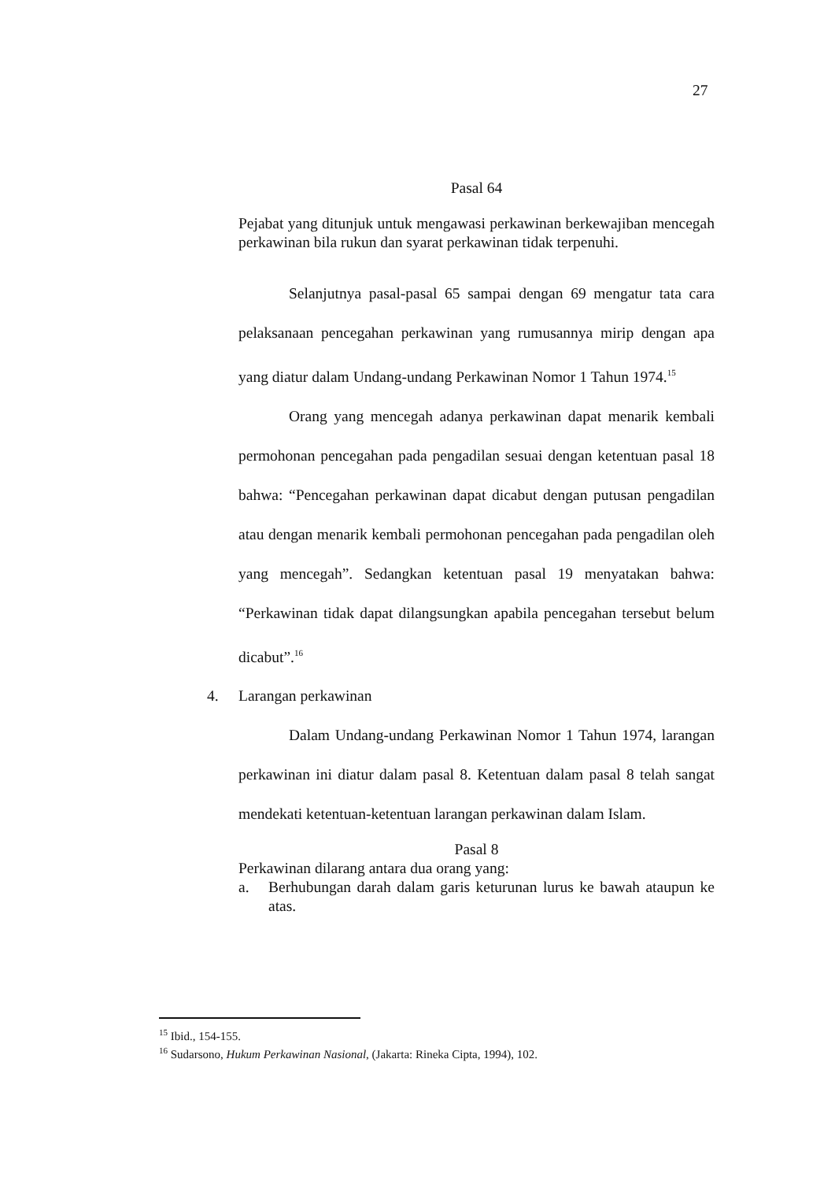27
Pasal 64
Pejabat yang ditunjuk untuk mengawasi perkawinan berkewajiban mencegah perkawinan bila rukun dan syarat perkawinan tidak terpenuhi.
Selanjutnya pasal-pasal 65 sampai dengan 69 mengatur tata cara pelaksanaan pencegahan perkawinan yang rumusannya mirip dengan apa yang diatur dalam Undang-undang Perkawinan Nomor 1 Tahun 1974.<sup>15</sup>
Orang yang mencegah adanya perkawinan dapat menarik kembali permohonan pencegahan pada pengadilan sesuai dengan ketentuan pasal 18 bahwa: “Pencegahan perkawinan dapat dicabut dengan putusan pengadilan atau dengan menarik kembali permohonan pencegahan pada pengadilan oleh yang mencegah”. Sedangkan ketentuan pasal 19 menyatakan bahwa: “Perkawinan tidak dapat dilangsungkan apabila pencegahan tersebut belum dicabut”.<sup>16</sup>
4. Larangan perkawinan
Dalam Undang-undang Perkawinan Nomor 1 Tahun 1974, larangan perkawinan ini diatur dalam pasal 8. Ketentuan dalam pasal 8 telah sangat mendekati ketentuan-ketentuan larangan perkawinan dalam Islam.
Pasal 8
Perkawinan dilarang antara dua orang yang:
a. Berhubungan darah dalam garis keturunan lurus ke bawah ataupun ke atas.
<sup>15</sup> Ibid., 154-155.
<sup>16</sup> Sudarsono, Hukum Perkawinan Nasional, (Jakarta: Rineka Cipta, 1994), 102.